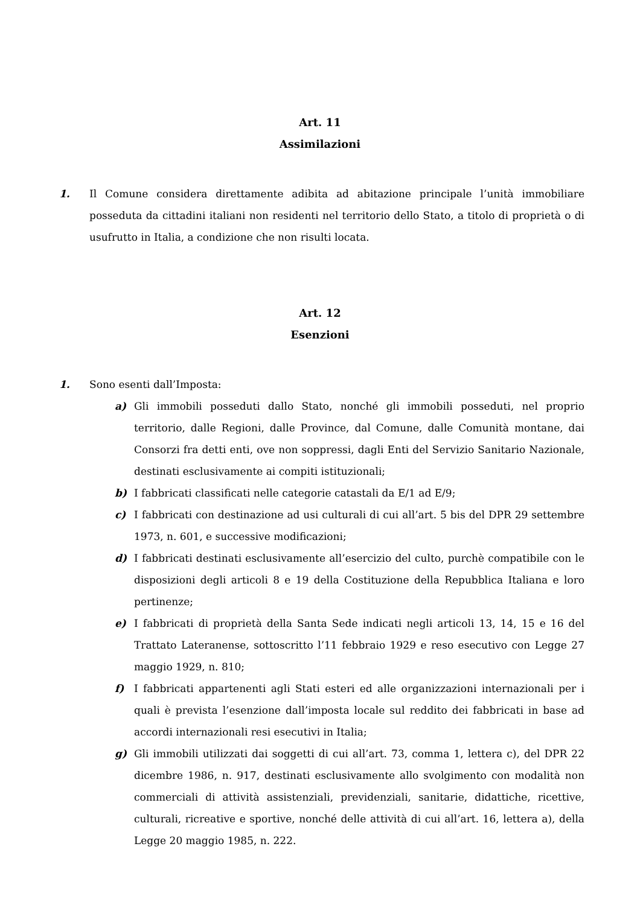Art. 11
Assimilazioni
1. Il Comune considera direttamente adibita ad abitazione principale l’unità immobiliare posseduta da cittadini italiani non residenti nel territorio dello Stato, a titolo di proprietà o di usufrutto in Italia, a condizione che non risulti locata.
Art. 12
Esenzioni
1. Sono esenti dall’Imposta:
a) Gli immobili posseduti dallo Stato, nonché gli immobili posseduti, nel proprio territorio, dalle Regioni, dalle Province, dal Comune, dalle Comunità montane, dai Consorzi fra detti enti, ove non soppressi, dagli Enti del Servizio Sanitario Nazionale, destinati esclusivamente ai compiti istituzionali;
b) I fabbricati classificati nelle categorie catastali da E/1 ad E/9;
c) I fabbricati con destinazione ad usi culturali di cui all’art. 5 bis del DPR 29 settembre 1973, n. 601, e successive modificazioni;
d) I fabbricati destinati esclusivamente all’esercizio del culto, purchè compatibile con le disposizioni degli articoli 8 e 19 della Costituzione della Repubblica Italiana e loro pertinenze;
e) I fabbricati di proprietà della Santa Sede indicati negli articoli 13, 14, 15 e 16 del Trattato Lateranense, sottoscritto l’11 febbraio 1929 e reso esecutivo con Legge 27 maggio 1929, n. 810;
f) I fabbricati appartenenti agli Stati esteri ed alle organizzazioni internazionali per i quali è prevista l’esenzione dall’imposta locale sul reddito dei fabbricati in base ad accordi internazionali resi esecutivi in Italia;
g) Gli immobili utilizzati dai soggetti di cui all’art. 73, comma 1, lettera c), del DPR 22 dicembre 1986, n. 917, destinati esclusivamente allo svolgimento con modalità non commerciali di attività assistenziali, previdenziali, sanitarie, didattiche, ricettive, culturali, ricreative e sportive, nonché delle attività di cui all’art. 16, lettera a), della Legge 20 maggio 1985, n. 222.